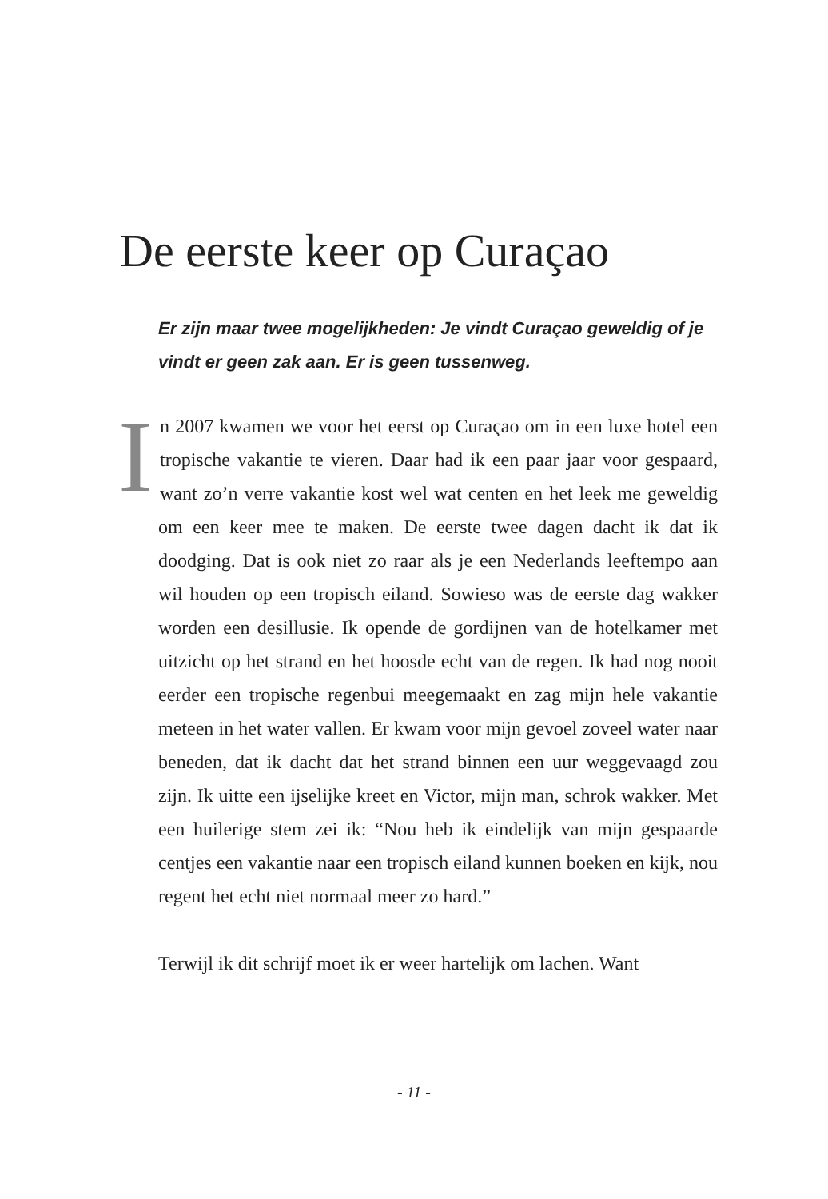De eerste keer op Curaçao
Er zijn maar twee mogelijkheden: Je vindt Curaçao geweldig of je vindt er geen zak aan. Er is geen tussenweg.
In 2007 kwamen we voor het eerst op Curaçao om in een luxe hotel een tropische vakantie te vieren. Daar had ik een paar jaar voor gespaard, want zo’n verre vakantie kost wel wat centen en het leek me geweldig om een keer mee te maken. De eerste twee dagen dacht ik dat ik doodging. Dat is ook niet zo raar als je een Nederlands leeftempo aan wil houden op een tropisch eiland. Sowieso was de eerste dag wakker worden een desillusie. Ik opende de gordijnen van de hotelkamer met uitzicht op het strand en het hoosde echt van de regen. Ik had nog nooit eerder een tropische regenbui meegemaakt en zag mijn hele vakantie meteen in het water vallen. Er kwam voor mijn gevoel zoveel water naar beneden, dat ik dacht dat het strand binnen een uur weggevaagd zou zijn. Ik uitte een ijselijke kreet en Victor, mijn man, schrok wakker. Met een huilerige stem zei ik: “Nou heb ik eindelijk van mijn gespaarde centjes een vakantie naar een tropisch eiland kunnen boeken en kijk, nou regent het echt niet normaal meer zo hard.”
Terwijl ik dit schrijf moet ik er weer hartelijk om lachen. Want
- 11 -